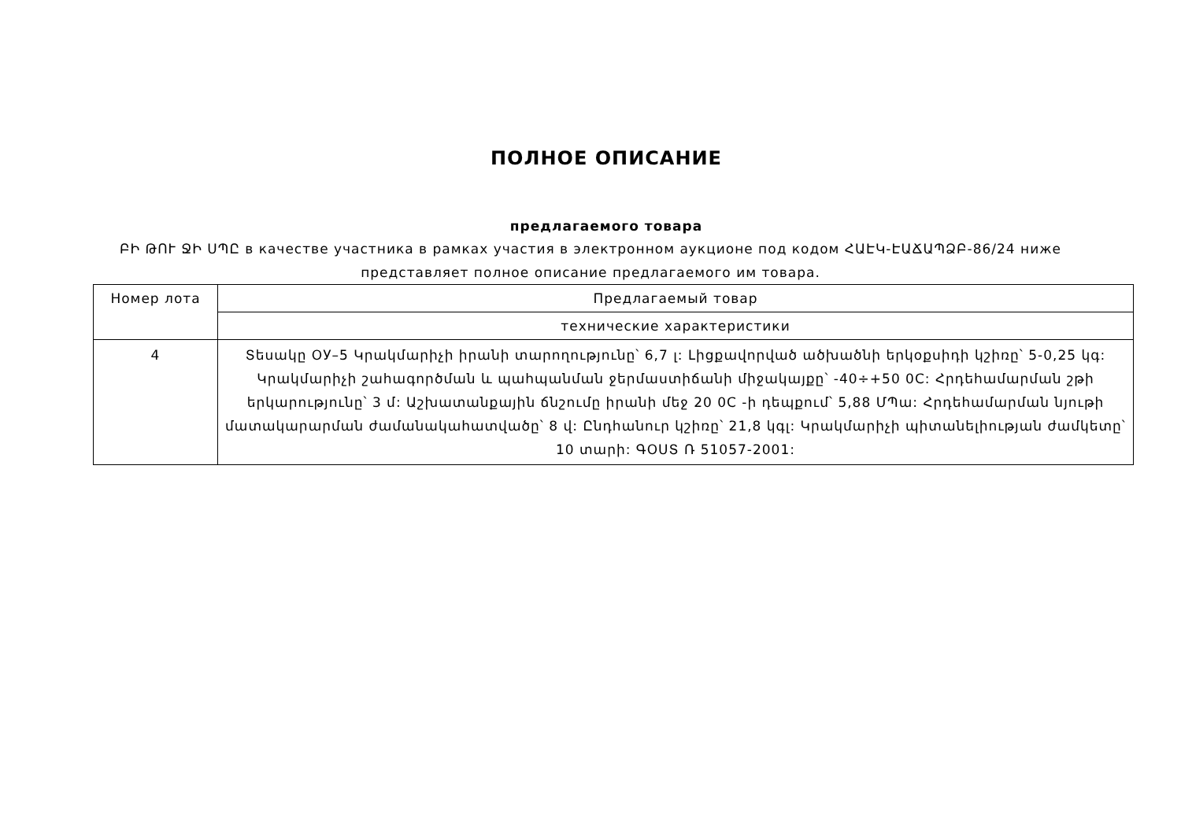ПОЛНОЕ ОПИСАНИЕ
предлагаемого товара
ԲԻ ԹՈՒ ՋԻ ՍՊԸ в качестве участника в рамках участия в электронном аукционе под кодом ՀԱԷԿ-ԷԱՃԱՊՁԲ-86/24 ниже представляет полное описание предлагаемого им товара.
| Номер лота | Предлагаемый товар |
| | технические характеристики |
| 4 | Տեսակը ОУ–5 Կրակմարիչի իրանի տարողությունը՝ 6,7 լ: Լիցքավորված ածխածնի երկօքսիդի կշիռը՝ 5-0,25 կգ: Կրակմարիչի շահագործման և պահպանման ջերմաստիճանի միջակայքը՝ -40÷+50 0C: Հրդեհամարման շթի երկարությունը՝ 3 մ: Աշխատանքային ճնշումը իրանի մեջ 20 0C -ի դեպքում՝ 5,88 ՄՊա: Հրդեհամարման նյութի մատակարարման ժամանակահատվածը՝ 8 վ: Ընդհանուր կշիռը՝ 21,8 կգլ: Կրակմարիչի պիտանելիության ժամկետը՝ 10 տարի: ԳՕՍՏ Ռ 51057-2001: |